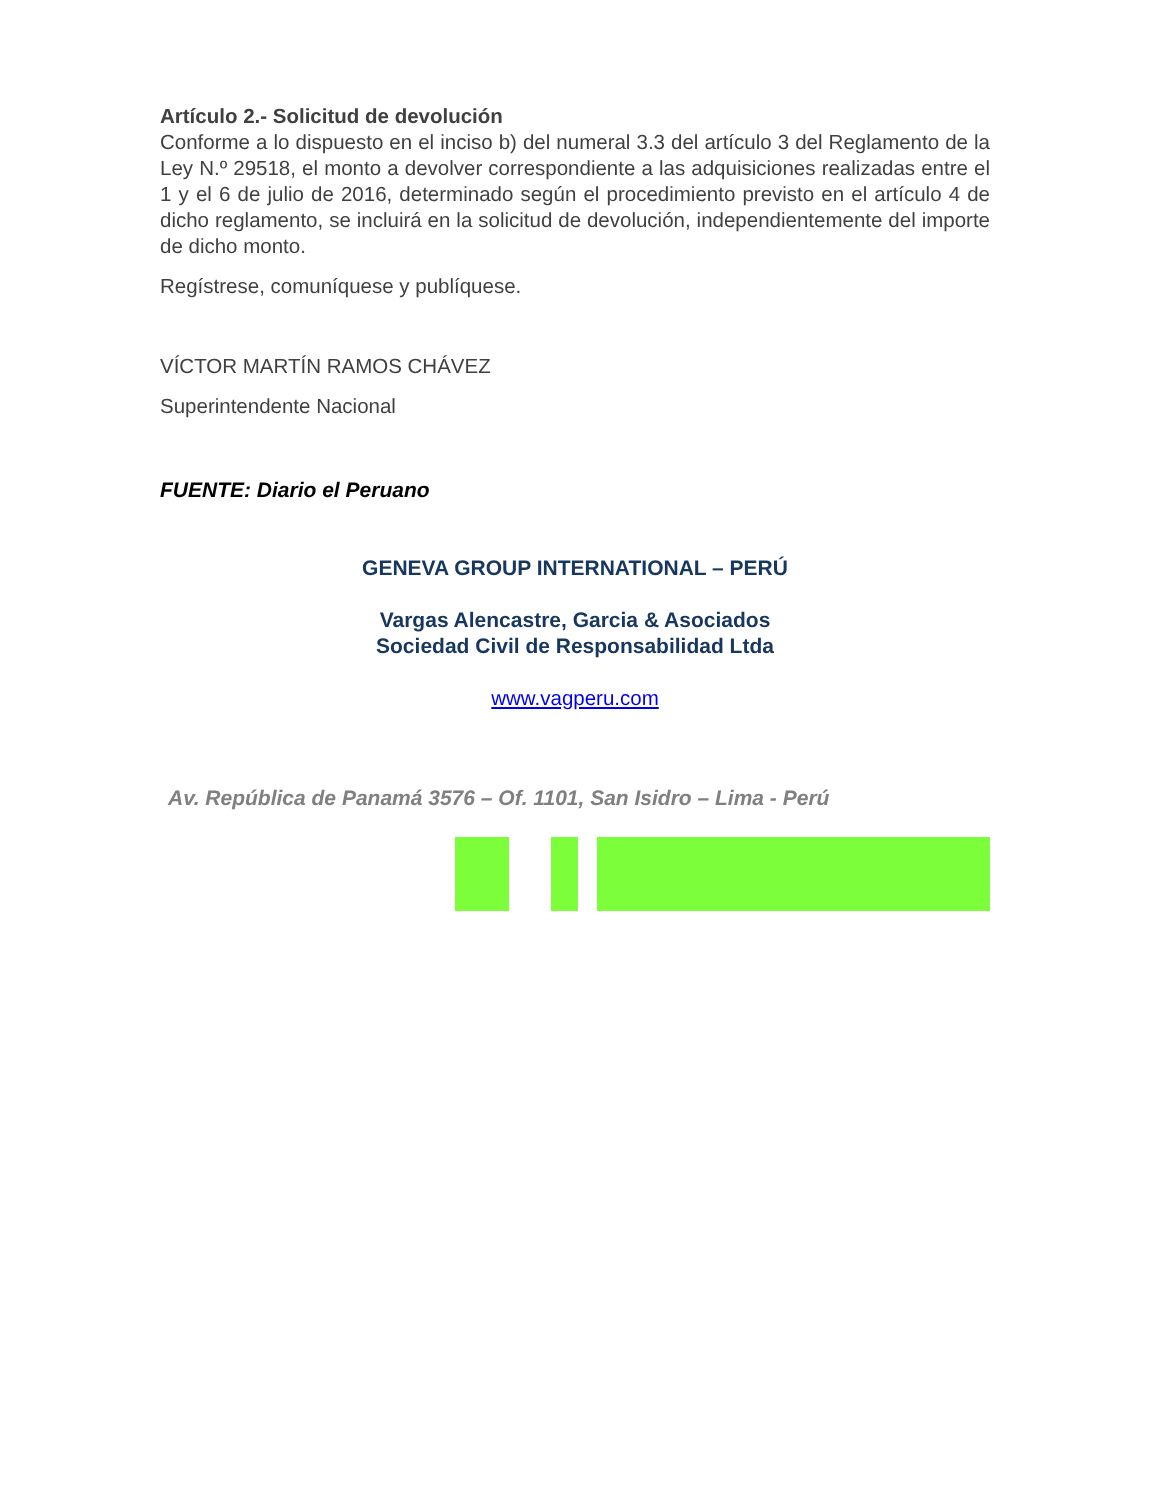Artículo 2.- Solicitud de devolución
Conforme a lo dispuesto en el inciso b) del numeral 3.3 del artículo 3 del Reglamento de la Ley N.º 29518, el monto a devolver correspondiente a las adquisiciones realizadas entre el 1 y el 6 de julio de 2016, determinado según el procedimiento previsto en el artículo 4 de dicho reglamento, se incluirá en la solicitud de devolución, independientemente del importe de dicho monto.
Regístrese, comuníquese y publíquese.
VÍCTOR MARTÍN RAMOS CHÁVEZ
Superintendente Nacional
FUENTE: Diario el Peruano
GENEVA GROUP INTERNATIONAL – PERÚ
Vargas Alencastre, Garcia & Asociados
Sociedad Civil de Responsabilidad Ltda
www.vagperu.com
Av. República de Panamá 3576 – Of. 1101, San Isidro – Lima - Perú